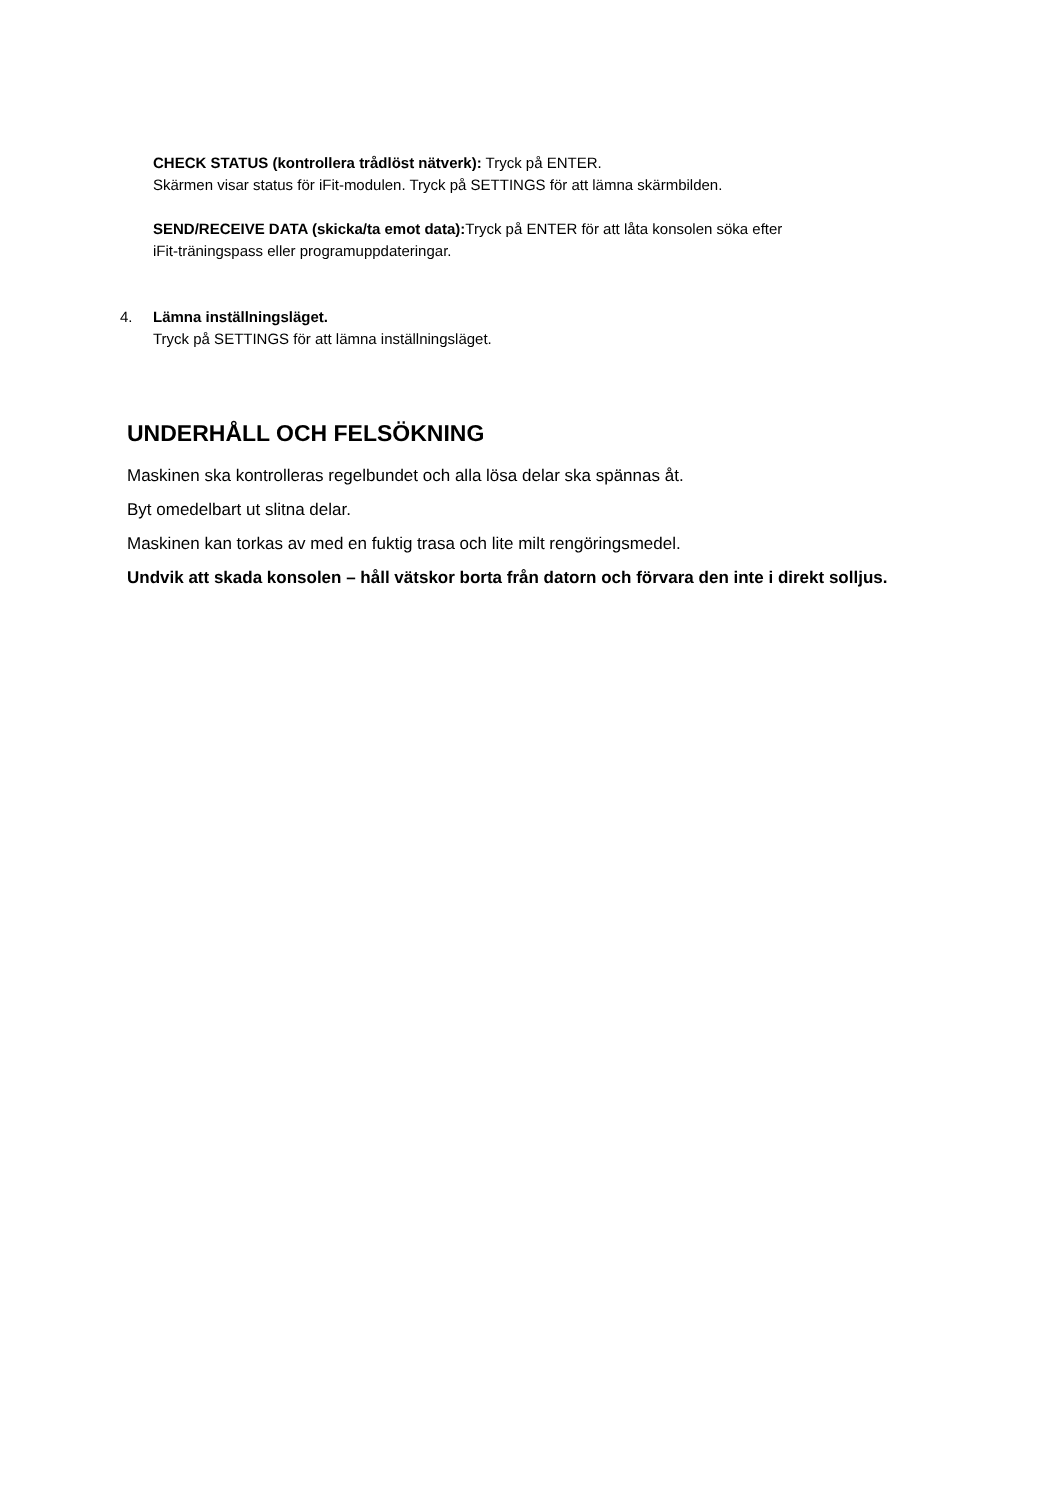CHECK STATUS (kontrollera trådlöst nätverk): Tryck på ENTER.
Skärmen visar status för iFit-modulen. Tryck på SETTINGS för att lämna skärmbilden.
SEND/RECEIVE DATA (skicka/ta emot data): Tryck på ENTER för att låta konsolen söka efter
iFit-träningspass eller programuppdateringar.
4. Lämna inställningsläget.
Tryck på SETTINGS för att lämna inställningsläget.
UNDERHÅLL OCH FELSÖKNING
Maskinen ska kontrolleras regelbundet och alla lösa delar ska spännas åt.
Byt omedelbart ut slitna delar.
Maskinen kan torkas av med en fuktig trasa och lite milt rengöringsmedel.
Undvik att skada konsolen – håll vätskor borta från datorn och förvara den inte i direkt solljus.